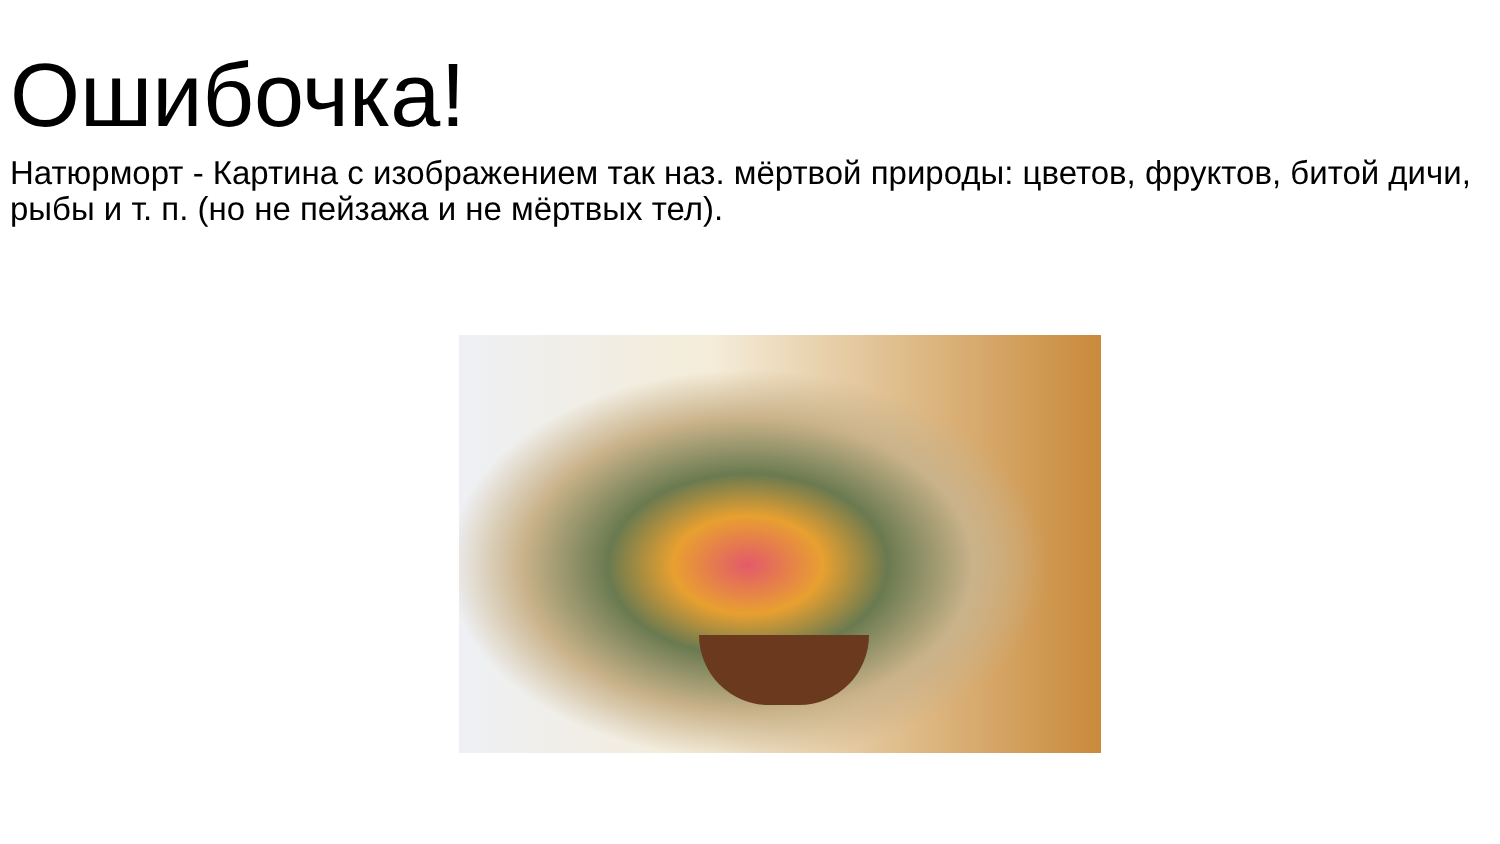Ошибочка!
Натюрморт - Картина с изображением так наз. мёртвой природы: цветов, фруктов, битой дичи, рыбы и т. п. (но не пейзажа и не мёртвых тел).